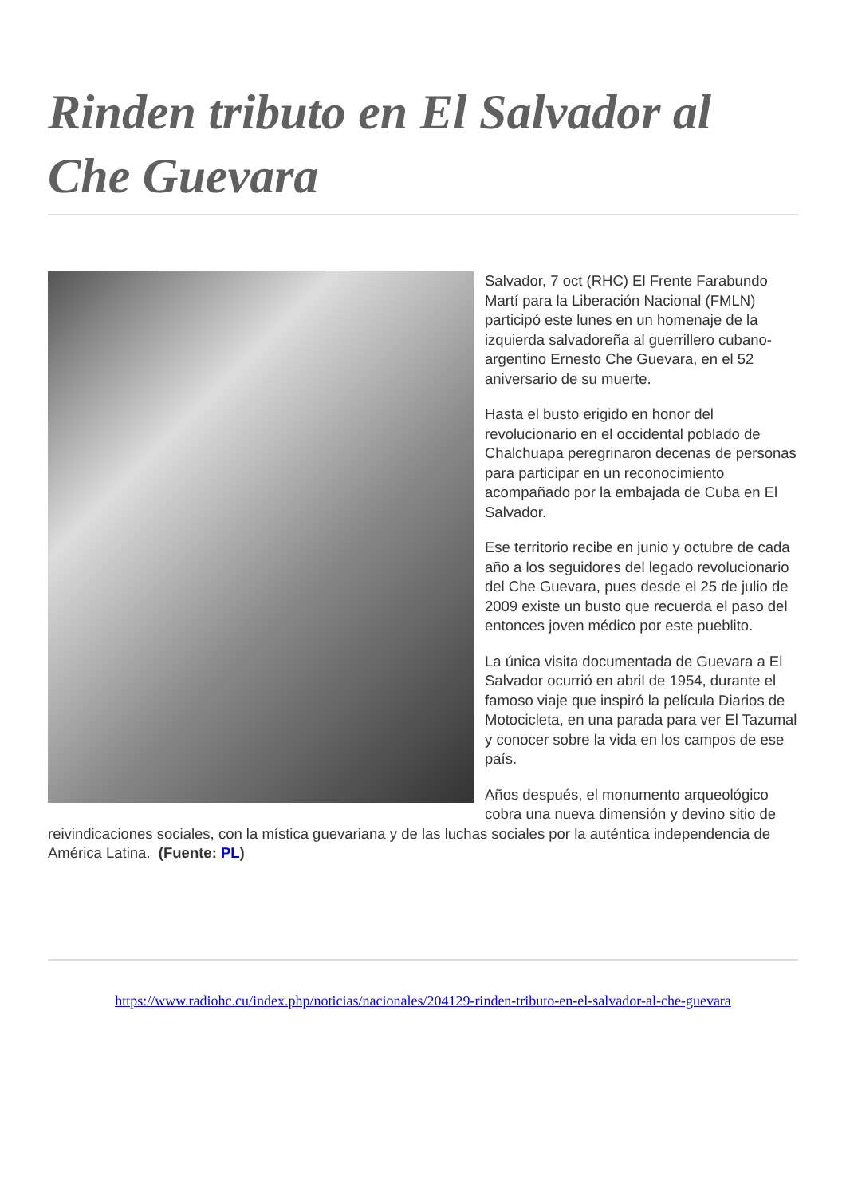Rinden tributo en El Salvador al Che Guevara
Salvador, 7 oct (RHC) El Frente Farabundo Martí para la Liberación Nacional (FMLN) participó este lunes en un homenaje de la izquierda salvadoreña al guerrillero cubano-argentino Ernesto Che Guevara, en el 52 aniversario de su muerte.
Hasta el busto erigido en honor del revolucionario en el occidental poblado de Chalchuapa peregrinaron decenas de personas para participar en un reconocimiento acompañado por la embajada de Cuba en El Salvador.
Ese territorio recibe en junio y octubre de cada año a los seguidores del legado revolucionario del Che Guevara, pues desde el 25 de julio de 2009 existe un busto que recuerda el paso del entonces joven médico por este pueblito.
La única visita documentada de Guevara a El Salvador ocurrió en abril de 1954, durante el famoso viaje que inspiró la película Diarios de Motocicleta, en una parada para ver El Tazumal y conocer sobre la vida en los campos de ese país.
Años después, el monumento arqueológico cobra una nueva dimensión y devino sitio de reivindicaciones sociales, con la mística guevariana y de las luchas sociales por la auténtica independencia de América Latina. (Fuente: PL)
https://www.radiohc.cu/index.php/noticias/nacionales/204129-rinden-tributo-en-el-salvador-al-che-guevara